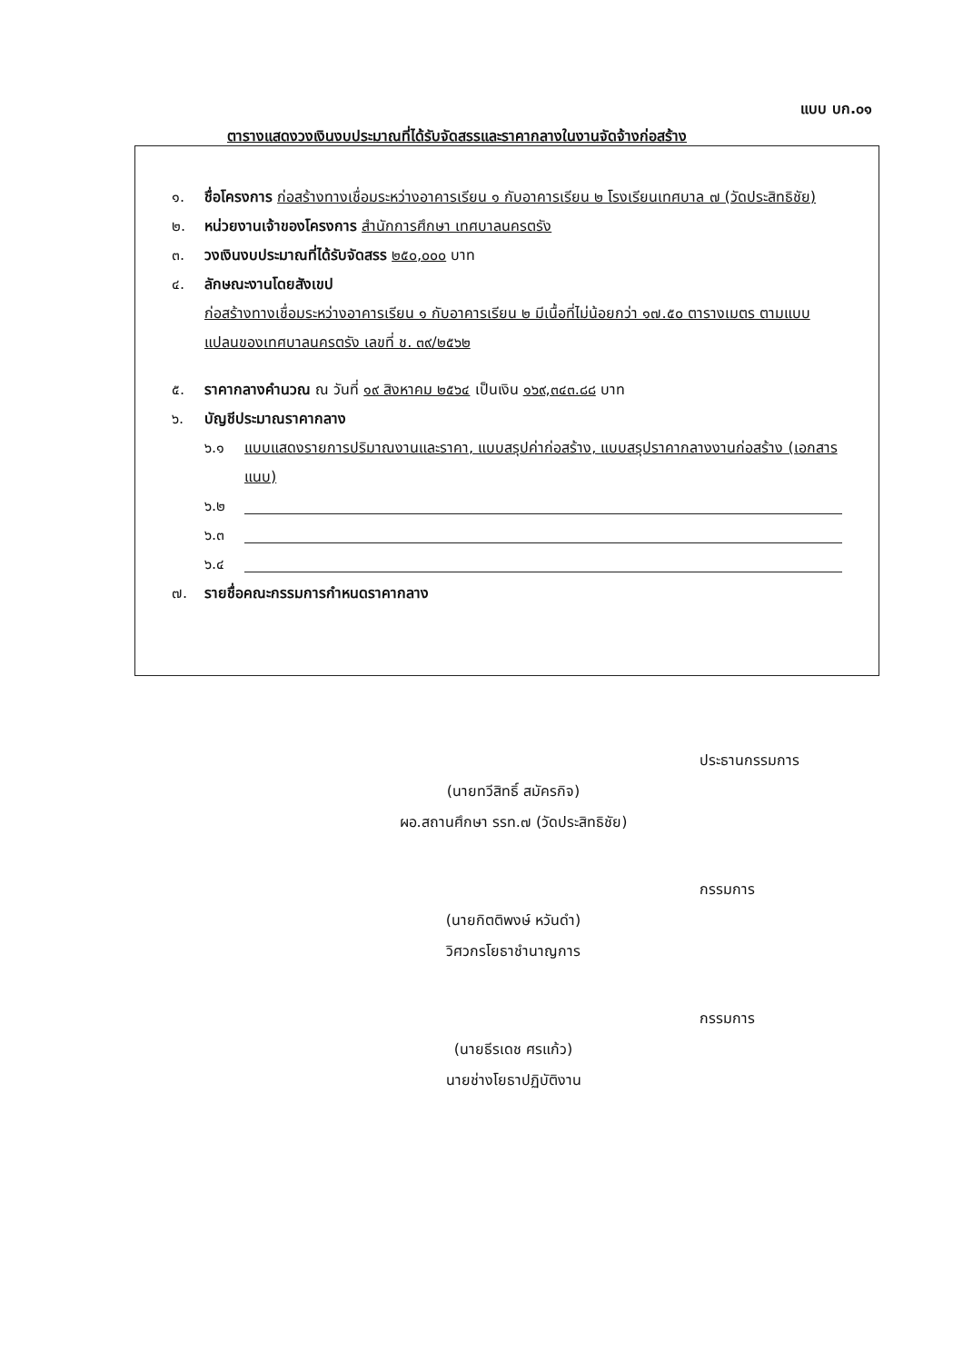แบบ บก.๐๑
ตารางแสดงวงเงินงบประมาณที่ได้รับจัดสรรและราคากลางในงานจัดจ้างก่อสร้าง
๑. ชื่อโครงการ ก่อสร้างทางเชื่อมระหว่างอาคารเรียน ๑ กับอาคารเรียน ๒ โรงเรียนเทศบาล ๗ (วัดประสิทธิชัย)
๒. หน่วยงานเจ้าของโครงการ สำนักการศึกษา เทศบาลนครตรัง
๓. วงเงินงบประมาณที่ได้รับจัดสรร ๒๕๐,๐๐๐ บาท
๔. ลักษณะงานโดยสังเขป
ก่อสร้างทางเชื่อมระหว่างอาคารเรียน ๑ กับอาคารเรียน ๒ มีเนื้อที่ไม่น้อยกว่า ๑๗.๕๐ ตารางเมตร ตามแบบแปลนของเทศบาลนครตรัง เลขที่ ช. ๓๙/๒๕๖๒
๕. ราคากลางคำนวณ ณ วันที่ ๑๙ สิงหาคม ๒๕๖๔ เป็นเงิน ๑๖๙,๓๔๓.๘๘ บาท
๖. บัญชีประมาณราคากลาง
๖.๑ แบบแสดงรายการปริมาณงานและราคา, แบบสรุปค่าก่อสร้าง, แบบสรุปราคากลางงานก่อสร้าง (เอกสารแนบ)
๖.๒
๖.๓
๖.๔
๗. รายชื่อคณะกรรมการกำหนดราคากลาง
ประธานกรรมการ
(นายทวีสิทธิ์ สมัครกิจ)
ผอ.สถานศึกษา รรท.๗ (วัดประสิทธิชัย)
กรรมการ
(นายกิตติพงษ์ หวันดำ)
วิศวกรโยธาชำนาญการ
กรรมการ
(นายธีรเดช ศรแก้ว)
นายช่างโยธาปฏิบัติงาน